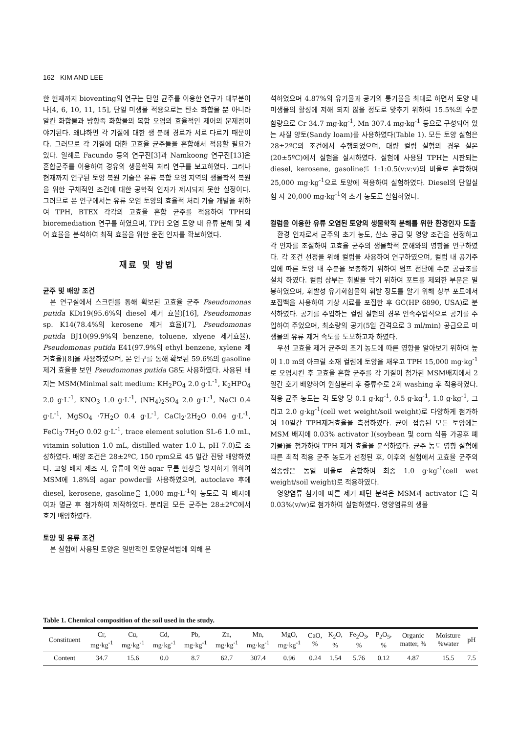162 KIM AND LEE
한 현재까지 bioventing의 연구는 단일 균주를 이용한 연구가 대부분이나[4, 6, 10, 11, 15], 단일 미생물 적용으로는 탄소 화합물 뿐 아니라 알칸 화합물과 방향족 화합물의 복합 오염의 효율적인 제어의 문제점이 야기된다. 왜냐하면 각 기질에 대한 생 분해 경로가 서로 다르기 때문이다. 그러므로 각 기질에 대한 고효율 균주들을 혼합해서 적용할 필요가 있다. 일례로 Facundo 등의 연구진[3]과 Namkoong 연구진[13]은 혼합균주를 이용하여 경유의 생물학적 처리 연구를 보고하였다. 그러나 현재까지 연구된 토양 복원 기술은 유류 복합 오염 지역의 생물학적 복원을 위한 구체적인 조건에 대한 공학적 인자가 제시되지 못한 실정이다. 그러므로 본 연구에서는 유류 오염 토양의 효율적 처리 기술 개발을 위하여 TPH, BTEX 각각의 고효율 혼합 균주를 적용하여 TPH의 bioremediation 연구를 하였으며, TPH 오염 토양 내 유류 분해 및 제어 효율을 분석하여 최적 효율을 위한 운전 인자를 확보하였다.
재료 및 방법
균주 및 배양 조건
본 연구실에서 스크린를 통해 확보된 고효율 균주 Pseudomonas putida KDi19(95.6%의 diesel 제거 효율)[16], Pseudomonas sp. K14(78.4%의 kerosene 제거 효율)[7], Pseudomonas putida BJ10(99.9%의 benzene, toluene, xlyene 제거효율), Pseudomonas putida E41(97.9%의 ethyl benzene, xylene 제거효율)[8]을 사용하였으며, 본 연구를 통해 확보된 59.6%의 gasoline 제거 효율을 보인 Pseudomonas putida G8도 사용하였다. 사용된 배지는 MSM(Minimal salt medium: KH<sub>2</sub>PO<sub>4</sub> 2.0 g·L<sup>-1</sup>, K<sub>2</sub>HPO<sub>4</sub> 2.0 g·L<sup>-1</sup>, KNO<sub>3</sub> 1.0 g·L<sup>-1</sup>, (NH<sub>4</sub>)<sub>2</sub>SO<sub>4</sub> 2.0 g·L<sup>-1</sup>, NaCl 0.4 g·L<sup>-1</sup>, MgSO<sub>4</sub> ·7H<sub>2</sub>O 0.4 g·L<sup>-1</sup>, CaCl<sub>2</sub>·2H<sub>2</sub>O 0.04 g·L<sup>-1</sup>, FeCl<sub>3</sub>·7H<sub>2</sub>O 0.02 g·L<sup>-1</sup>, trace element solution SL-6 1.0 mL, vitamin solution 1.0 mL, distilled water 1.0 L, pH 7.0)로 조성하였다. 배양 조건은 28±2ºC, 150 rpm으로 45 일간 진탕 배양하였다. 고형 배지 제조 시, 유류에 의한 agar 무름 현상을 방지하기 위하여 MSM에 1.8%의 agar powder를 사용하였으며, autoclave 후에 diesel, kerosene, gasoline을 1,000 mg·L<sup>-1</sup>의 농도로 각 배지에 여과 멸균 후 첨가하여 제작하였다. 분리된 모든 균주는 28±2ºC에서 호기 배양하였다.
토양 및 유류 조건
본 실험에 사용된 토양은 일반적인 토양분석법에 의해 분
석하였으며 4.87%의 유기물과 공기의 통기율을 최대로 하면서 토양 내 미생물의 활성에 저해 되지 않을 정도로 맞추기 위하여 15.5%의 수분 함량으로 Cr 34.7 mg·kg<sup>-1</sup>, Mn 307.4 mg·kg<sup>-1</sup> 등으로 구성되어 있는 사질 양토(Sandy loam)를 사용하였다(Table 1). 모든 토양 실험은 28±2ºC의 조건에서 수행되었으며, 대량 컬럼 실험의 경우 실온(20±5ºC)에서 실험을 실시하였다. 실험에 사용된 TPH는 시판되는 diesel, kerosene, gasoline를 1:1:0.5(v:v:v)의 비율로 혼합하여 25,000 mg·kg<sup>-1</sup>으로 토양에 적용하여 실험하였다. Diesel의 단일실험 시 20,000 mg·kg<sup>-1</sup>의 초기 농도로 실험하였다.
컬럼을 이용한 유류 오염된 토양의 생물학적 분해를 위한 환경인자 도출
환경 인자로서 균주의 초기 농도, 산소 공급 및 영양 조건을 선정하고 각 인자를 조절하여 고효율 균주의 생물학적 분해와의 영향을 연구하였다. 각 조건 선정을 위해 컬럼을 사용하여 연구하였으며, 컬럼 내 공기주입에 따른 토양 내 수분을 보충하기 위하여 펌프 전단에 수분 공급조를 설치 하였다. 컬럼 상부는 휘발을 막기 위하여 포트를 제외한 부분은 밀봉하였으며, 휘발성 유기화합물의 휘발 정도를 알기 위해 상부 포트에서 포집백을 사용하여 기상 시료를 포집한 후 GC(HP 6890, USA)로 분석하였다. 공기를 주입하는 컬럼 실험의 경우 연속주입식으로 공기를 주입하여 주었으며, 최소량의 공기(5일 간격으로 3 ml/min) 공급으로 미생물의 유류 제거 속도를 도모하고자 하였다.
우선 고효율 제거 균주의 초기 농도에 따른 영향을 알아보기 위하여 높이 1.0 m의 아크릴 소재 컬럼에 토양을 채우고 TPH 15,000 mg·kg<sup>-1</sup>로 오염시킨 후 고효율 혼합 균주를 각 기질이 첨가된 MSM배지에서 2일간 호기 배양하여 원심분리 후 증류수로 2회 washing 후 적용하였다. 적용 균주 농도는 각 토양 당 0.1 g·kg<sup>-1</sup>, 0.5 g·kg<sup>-1</sup>, 1.0 g·kg<sup>-1</sup>, 그리고 2.0 g·kg<sup>-1</sup>(cell wet weight/soil weight)로 다양하게 첨가하여 10일간 TPH제거효율을 측정하였다. 균이 접종된 모든 토양에는 MSM 배지에 0.03% activator I(soybean 및 corn 식품 가공후 폐기물)을 첨가하여 TPH 제거 효율을 분석하였다. 균주 농도 영향 실험에 따른 최적 적용 균주 농도가 선정된 후, 이후의 실험에서 고효율 균주의 접종량은 동일 비율로 혼합하여 최종 1.0 g·kg<sup>-1</sup>(cell wet weight/soil weight)로 적용하였다.
영양염류 첨가에 따른 제거 패턴 분석은 MSM과 activator I을 각 0.03%(v/w)로 첨가하여 실험하였다. 영양염류의 생물
Table 1. Chemical composition of the soil used in the study.
| Constituent | Cr, mg·kg<sup>-1</sup> | Cu, mg·kg<sup>-1</sup> | Cd, mg·kg<sup>-1</sup> | Pb, mg·kg<sup>-1</sup> | Zn, mg·kg<sup>-1</sup> | Mn, mg·kg<sup>-1</sup> | MgO, mg·kg<sup>-1</sup> | CaO, % | K<sub>2</sub>O, % | Fe<sub>2</sub>O<sub>3</sub>, % | P<sub>2</sub>O<sub>5</sub>, % | Organic matter, % | Moisture %water | pH |
| --- | --- | --- | --- | --- | --- | --- | --- | --- | --- | --- | --- | --- | --- | --- |
| Content | 34.7 | 15.6 | 0.0 | 8.7 | 62.7 | 307.4 | 0.96 | 0.24 | 1.54 | 5.76 | 0.12 | 4.87 | 15.5 | 7.5 |